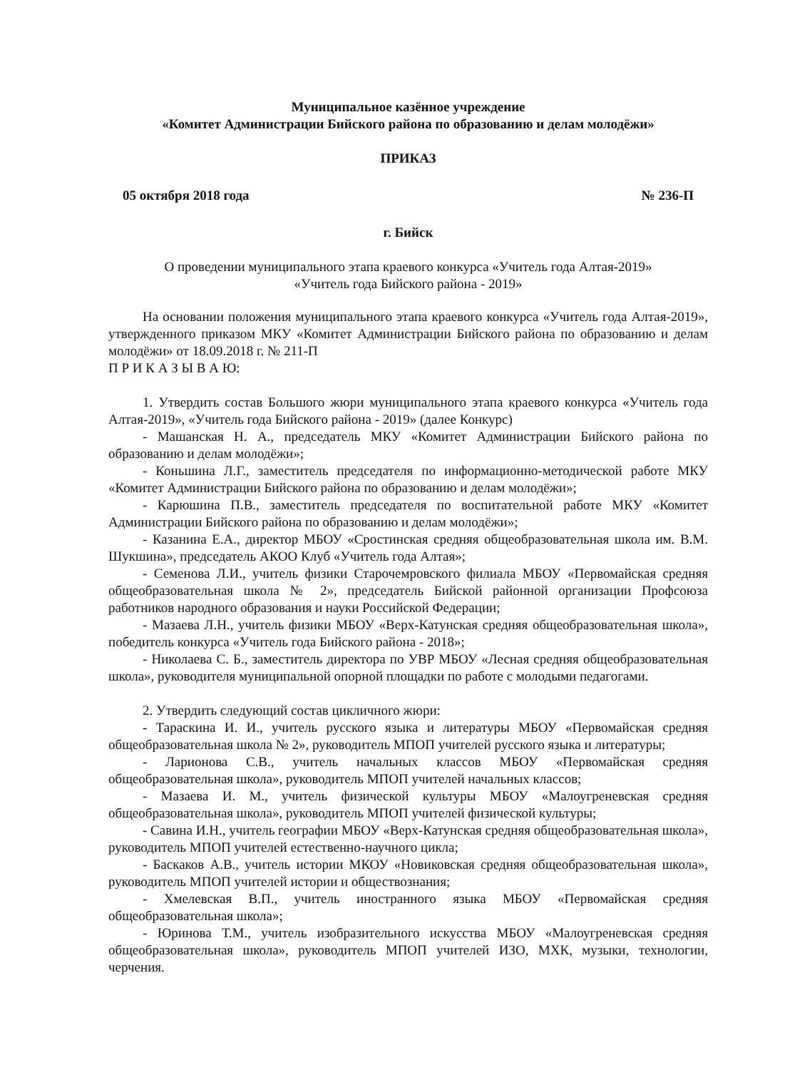Муниципальное казённое учреждение
«Комитет Администрации Бийского района по образованию и делам молодёжи»
ПРИКАЗ
05 октября 2018 года № 236-П
г. Бийск
О проведении муниципального этапа краевого конкурса «Учитель года Алтая-2019»
«Учитель года Бийского района - 2019»
На основании положения муниципального этапа краевого конкурса «Учитель года Алтая-2019», утвержденного приказом МКУ «Комитет Администрации Бийского района по образованию и делам молодёжи» от 18.09.2018 г. № 211-П
П Р И К А З Ы В А Ю:
1. Утвердить состав Большого жюри муниципального этапа краевого конкурса «Учитель года Алтая-2019», «Учитель года Бийского района - 2019» (далее Конкурс)
- Машанская Н. А., председатель МКУ «Комитет Администрации Бийского района по образованию и делам молодёжи»;
- Коньшина Л.Г., заместитель председателя по информационно-методической работе МКУ «Комитет Администрации Бийского района по образованию и делам молодёжи»;
- Карюшина П.В., заместитель председателя по воспитательной работе МКУ «Комитет Администрации Бийского района по образованию и делам молодёжи»;
- Казанина Е.А., директор МБОУ «Сростинская средняя общеобразовательная школа им. В.М. Шукшина», председатель АКОО Клуб «Учитель года Алтая»;
- Семенова Л.И., учитель физики Старочемровского филиала МБОУ «Первомайская средняя общеобразовательная школа № 2», председатель Бийской районной организации Профсоюза работников народного образования и науки Российской Федерации;
- Мазаева Л.Н., учитель физики МБОУ «Верх-Катунская средняя общеобразовательная школа», победитель конкурса «Учитель года Бийского района - 2018»;
- Николаева С. Б., заместитель директора по УВР МБОУ «Лесная средняя общеобразовательная школа», руководителя муниципальной опорной площадки по работе с молодыми педагогами.
2. Утвердить следующий состав цикличного жюри:
- Тараскина И. И., учитель русского языка и литературы МБОУ «Первомайская средняя общеобразовательная школа № 2», руководитель МПОП учителей русского языка и литературы;
- Ларионова С.В., учитель начальных классов МБОУ «Первомайская средняя общеобразовательная школа», руководитель МПОП учителей начальных классов;
- Мазаева И. М., учитель физической культуры МБОУ «Малоугреневская средняя общеобразовательная школа», руководитель МПОП учителей физической культуры;
- Савина И.Н., учитель географии МБОУ «Верх-Катунская средняя общеобразовательная школа», руководитель МПОП учителей естественно-научного цикла;
- Баскаков А.В., учитель истории МКОУ «Новиковская средняя общеобразовательная школа», руководитель МПОП учителей истории и обществознания;
- Хмелевская В.П., учитель иностранного языка МБОУ «Первомайская средняя общеобразовательная школа»;
- Юринова Т.М., учитель изобразительного искусства МБОУ «Малоугреневская средняя общеобразовательная школа», руководитель МПОП учителей ИЗО, МХК, музыки, технологии, черчения.